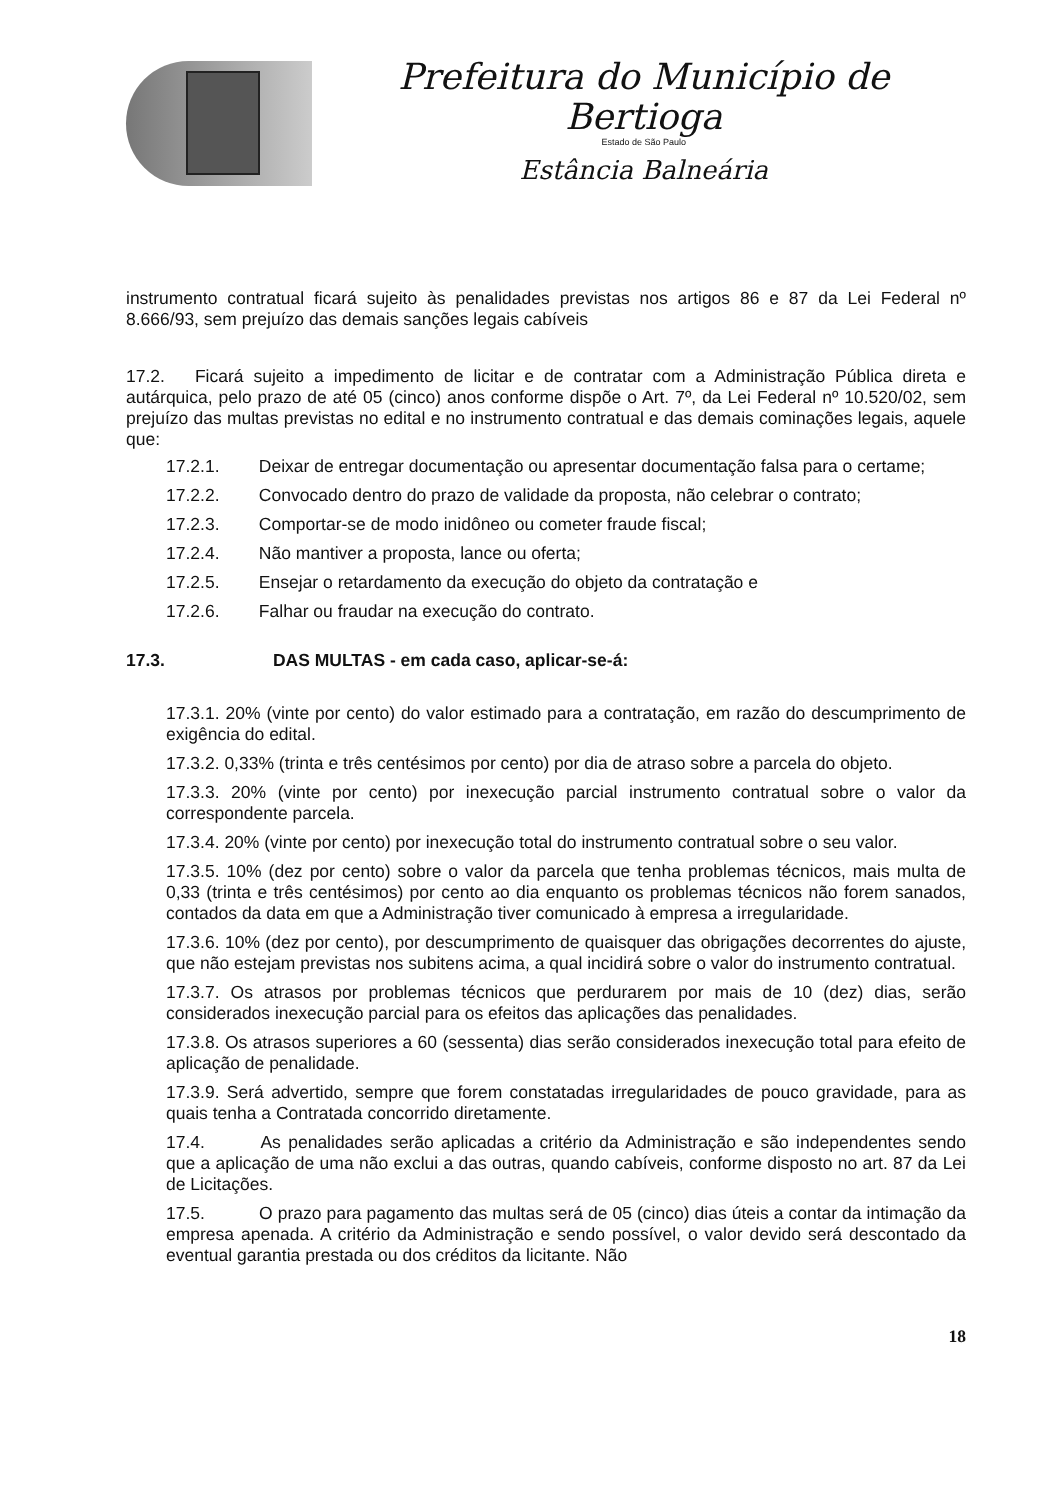Prefeitura do Município de Bertioga
Estado de São Paulo
Estância Balneária
instrumento contratual ficará sujeito às penalidades previstas nos artigos 86 e 87 da Lei Federal nº 8.666/93, sem prejuízo das demais sanções legais cabíveis
17.2. Ficará sujeito a impedimento de licitar e de contratar com a Administração Pública direta e autárquica, pelo prazo de até 05 (cinco) anos conforme dispõe o Art. 7º, da Lei Federal nº 10.520/02, sem prejuízo das multas previstas no edital e no instrumento contratual e das demais cominações legais, aquele que:
17.2.1. Deixar de entregar documentação ou apresentar documentação falsa para o certame;
17.2.2. Convocado dentro do prazo de validade da proposta, não celebrar o contrato;
17.2.3. Comportar-se de modo inidôneo ou cometer fraude fiscal;
17.2.4. Não mantiver a proposta, lance ou oferta;
17.2.5. Ensejar o retardamento da execução do objeto da contratação e
17.2.6. Falhar ou fraudar na execução do contrato.
17.3. DAS MULTAS - em cada caso, aplicar-se-á:
17.3.1. 20% (vinte por cento) do valor estimado para a contratação, em razão do descumprimento de exigência do edital.
17.3.2. 0,33% (trinta e três centésimos por cento) por dia de atraso sobre a parcela do objeto.
17.3.3. 20% (vinte por cento) por inexecução parcial instrumento contratual sobre o valor da correspondente parcela.
17.3.4. 20% (vinte por cento) por inexecução total do instrumento contratual sobre o seu valor.
17.3.5. 10% (dez por cento) sobre o valor da parcela que tenha problemas técnicos, mais multa de 0,33 (trinta e três centésimos) por cento ao dia enquanto os problemas técnicos não forem sanados, contados da data em que a Administração tiver comunicado à empresa a irregularidade.
17.3.6. 10% (dez por cento), por descumprimento de quaisquer das obrigações decorrentes do ajuste, que não estejam previstas nos subitens acima, a qual incidirá sobre o valor do instrumento contratual.
17.3.7. Os atrasos por problemas técnicos que perdurarem por mais de 10 (dez) dias, serão considerados inexecução parcial para os efeitos das aplicações das penalidades.
17.3.8. Os atrasos superiores a 60 (sessenta) dias serão considerados inexecução total para efeito de aplicação de penalidade.
17.3.9. Será advertido, sempre que forem constatadas irregularidades de pouco gravidade, para as quais tenha a Contratada concorrido diretamente.
17.4. As penalidades serão aplicadas a critério da Administração e são independentes sendo que a aplicação de uma não exclui a das outras, quando cabíveis, conforme disposto no art. 87 da Lei de Licitações.
17.5. O prazo para pagamento das multas será de 05 (cinco) dias úteis a contar da intimação da empresa apenada. A critério da Administração e sendo possível, o valor devido será descontado da eventual garantia prestada ou dos créditos da licitante. Não
18